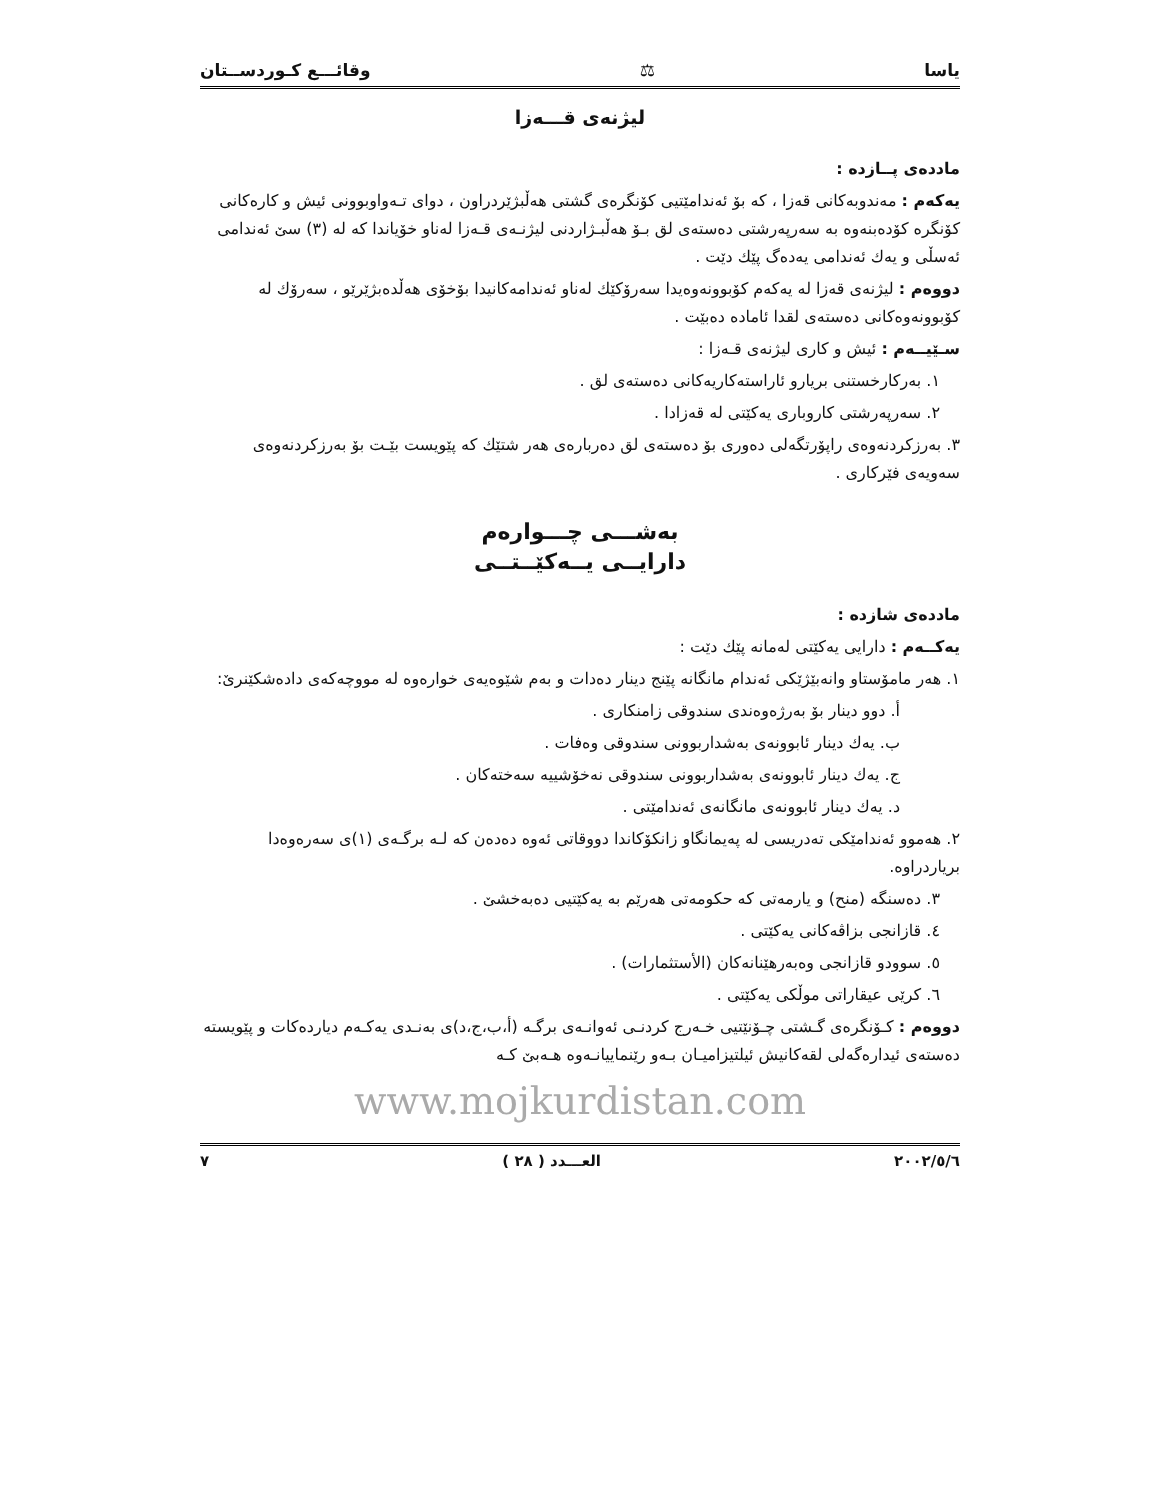یاسا ⚖ وقائـــع كـوردســتان
لیژنەی قـــەزا
ماددەی پــازدە :
یەكەم : مەندوبەكانی قەزا ، كە بۆ ئەندامێتیی كۆنگرەی گشتی هەڵبژێردراون ، دوای تـەواوبوونی ئیش و كارەكانی كۆنگرە كۆدەبنەوە بە سەرپەرشتی دەستەی لق بـۆ هەڵبـژاردنی لیژنـەی قـەزا لەناو خۆیاندا كە لە (٣) سێ ئەندامی ئەسڵی و یەك ئەندامی یەدەگ پێك دێت .
دووەم : لیژنەی قەزا لە یەكەم كۆبوونەوەیدا سەرۆكێك لەناو ئەندامەكانیدا بۆخۆی هەڵدەبژێرێو ، سەرۆك لە كۆبوونەوەكانی دەستەی لقدا ئامادە دەبێت .
سـێیــەم : ئیش و كاری لیژنەی قـەزا :
١. بەركارخستنی بریارو ئاراستەكاریەكانی دەستەی لق .
٢. سەرپەرشتی كاروباری یەكێتی لە قەزادا .
٣. بەرزكردنەوەی راپۆرتگەلی دەوری بۆ دەستەی لق دەربارەی هەر شتێك كە پێویست بێـت بۆ بەرزكردنەوەی سەویەی فێركاری .
بەشـــی چـــوارەم
دارایــی یــەكێــتــی
ماددەی شازدە :
یەكــەم : دارایی یەكێتی لەمانە پێك دێت :
١. هەر مامۆستاو وانەبێژێكی ئەندام مانگانە پێنج دینار دەدات و بەم شێوەیەی خوارەوە لە مووچەكەی دادەشكێنرێ:
أ. دوو دینار بۆ بەرژەوەندی سندوقی زامنكاری .
ب. یەك دینار ئابوونەی بەشداربوونی سندوقی وەفات .
ج. یەك دینار ئابوونەی بەشداربوونی سندوقی نەخۆشییە سەختەكان .
د. یەك دینار ئابوونەی مانگانەی ئەندامێتی .
٢. هەموو ئەندامێكی تەدریسی لە پەیمانگاو زانكۆكاندا دووقاتی ئەوە دەدەن كە لـە برگـەی (١)ی سەرەوەدا بریاردراوە.
٣. دەسنگە (منح) و یارمەتی كە حكومەتی هەرێم بە یەكێتیی دەبەخشێ .
٤. قازانجی بزاڤەكانی یەكێتی .
٥. سوودو قازانجی وەبەرهێنانەكان (الأستثمارات) .
٦. كرێی عیقاراتی موڵكی یەكێتی .
دووەم : كـۆنگرەی گـشتی چـۆنێتیی خـەرج كردنـی ئەوانـەی برگـە (أ،ب،ج،د)ی بەنـدی یەكـەم دیاردەكات و پێویستە دەستەی ئیدارەگەلی لقەكانیش ئیلتیزامیـان بـەو رێنماییانـەوە هـەبێ كـە
www.mojkurdistan.com
٢٠٠٢/٥/٦ العـــدد ( ٢٨ ) ٧